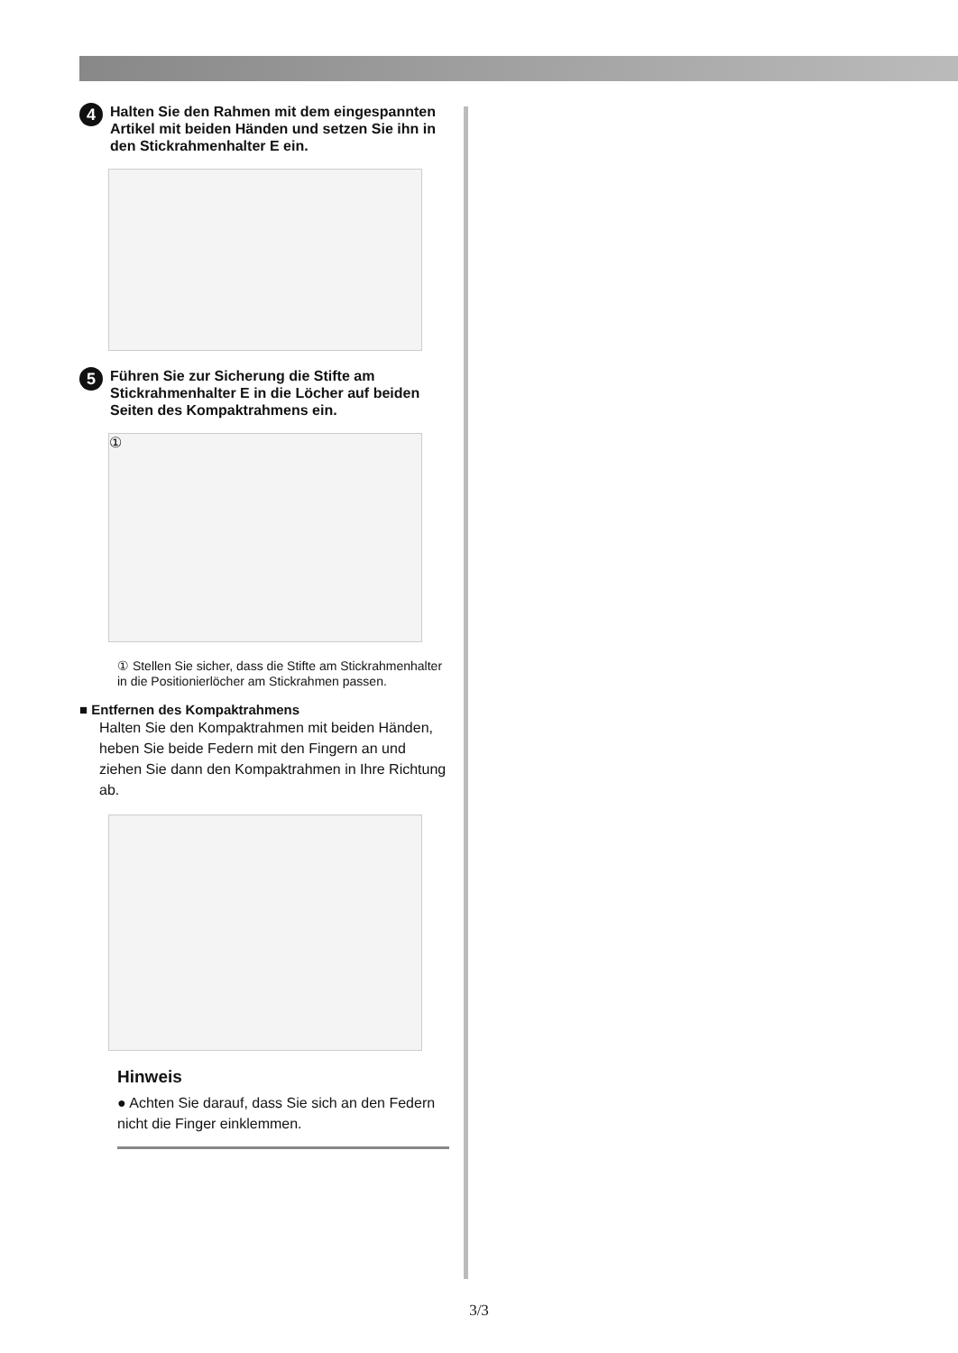4 Halten Sie den Rahmen mit dem eingespannten Artikel mit beiden Händen und setzen Sie ihn in den Stickrahmenhalter E ein.
5 Führen Sie zur Sicherung die Stifte am Stickrahmenhalter E in die Löcher auf beiden Seiten des Kompaktrahmens ein.
①
① Stellen Sie sicher, dass die Stifte am Stickrahmenhalter in die Positionierlöcher am Stickrahmen passen.
■ Entfernen des Kompaktrahmens
Halten Sie den Kompaktrahmen mit beiden Händen, heben Sie beide Federn mit den Fingern an und ziehen Sie dann den Kompaktrahmen in Ihre Richtung ab.
Hinweis
● Achten Sie darauf, dass Sie sich an den Federn nicht die Finger einklemmen.
3/3